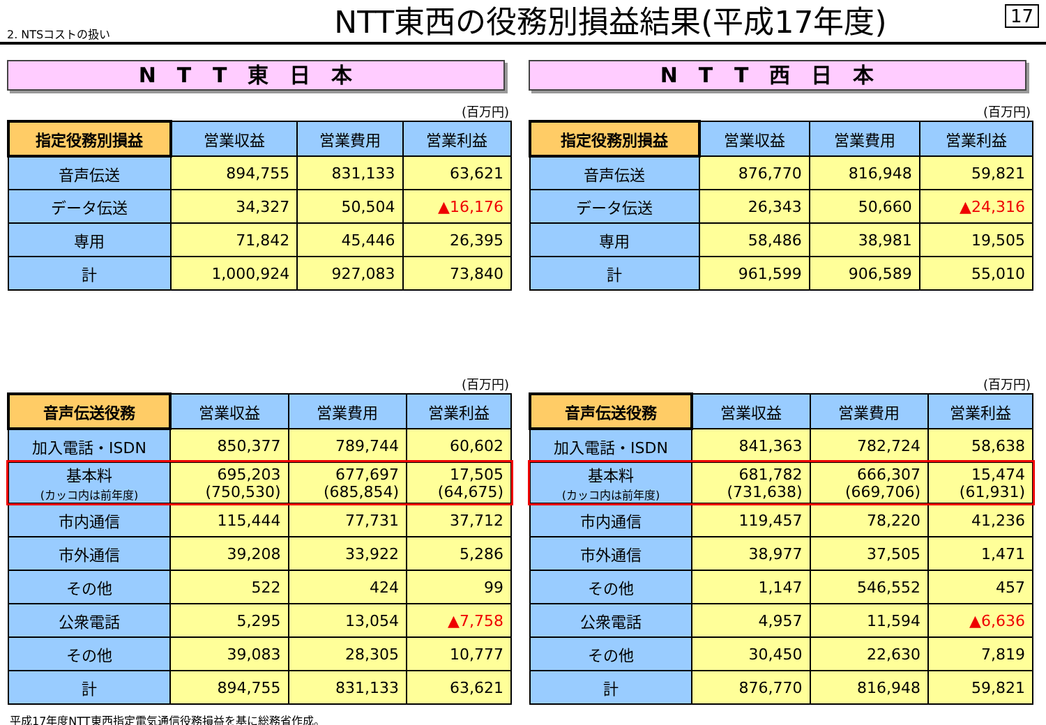2. NTSコストの扱い
NTT東西の役務別損益結果(平成17年度)
17
NTT東日本
(百万円)
| 指定役務別損益 | 営業収益 | 営業費用 | 営業利益 |
| --- | --- | --- | --- |
| 音声伝送 | 894,755 | 831,133 | 63,621 |
| データ伝送 | 34,327 | 50,504 | ▲16,176 |
| 専用 | 71,842 | 45,446 | 26,395 |
| 計 | 1,000,924 | 927,083 | 73,840 |
(百万円)
| 音声伝送役務 | 営業収益 | 営業費用 | 営業利益 |
| --- | --- | --- | --- |
| 加入電話・ISDN | 850,377 | 789,744 | 60,602 |
| 基本料 (カッコ内は前年度) | 695,203 (750,530) | 677,697 (685,854) | 17,505 (64,675) |
| 市内通信 | 115,444 | 77,731 | 37,712 |
| 市外通信 | 39,208 | 33,922 | 5,286 |
| その他 | 522 | 424 | 99 |
| 公衆電話 | 5,295 | 13,054 | ▲7,758 |
| その他 | 39,083 | 28,305 | 10,777 |
| 計 | 894,755 | 831,133 | 63,621 |
NTT西日本
(百万円)
| 指定役務別損益 | 営業収益 | 営業費用 | 営業利益 |
| --- | --- | --- | --- |
| 音声伝送 | 876,770 | 816,948 | 59,821 |
| データ伝送 | 26,343 | 50,660 | ▲24,316 |
| 専用 | 58,486 | 38,981 | 19,505 |
| 計 | 961,599 | 906,589 | 55,010 |
(百万円)
| 音声伝送役務 | 営業収益 | 営業費用 | 営業利益 |
| --- | --- | --- | --- |
| 加入電話・ISDN | 841,363 | 782,724 | 58,638 |
| 基本料 (カッコ内は前年度) | 681,782 (731,638) | 666,307 (669,706) | 15,474 (61,931) |
| 市内通信 | 119,457 | 78,220 | 41,236 |
| 市外通信 | 38,977 | 37,505 | 1,471 |
| その他 | 1,147 | 546,552 | 457 |
| 公衆電話 | 4,957 | 11,594 | ▲6,636 |
| その他 | 30,450 | 22,630 | 7,819 |
| 計 | 876,770 | 816,948 | 59,821 |
平成17年度NTT東西指定電気通信役務損益を基に総務省作成。